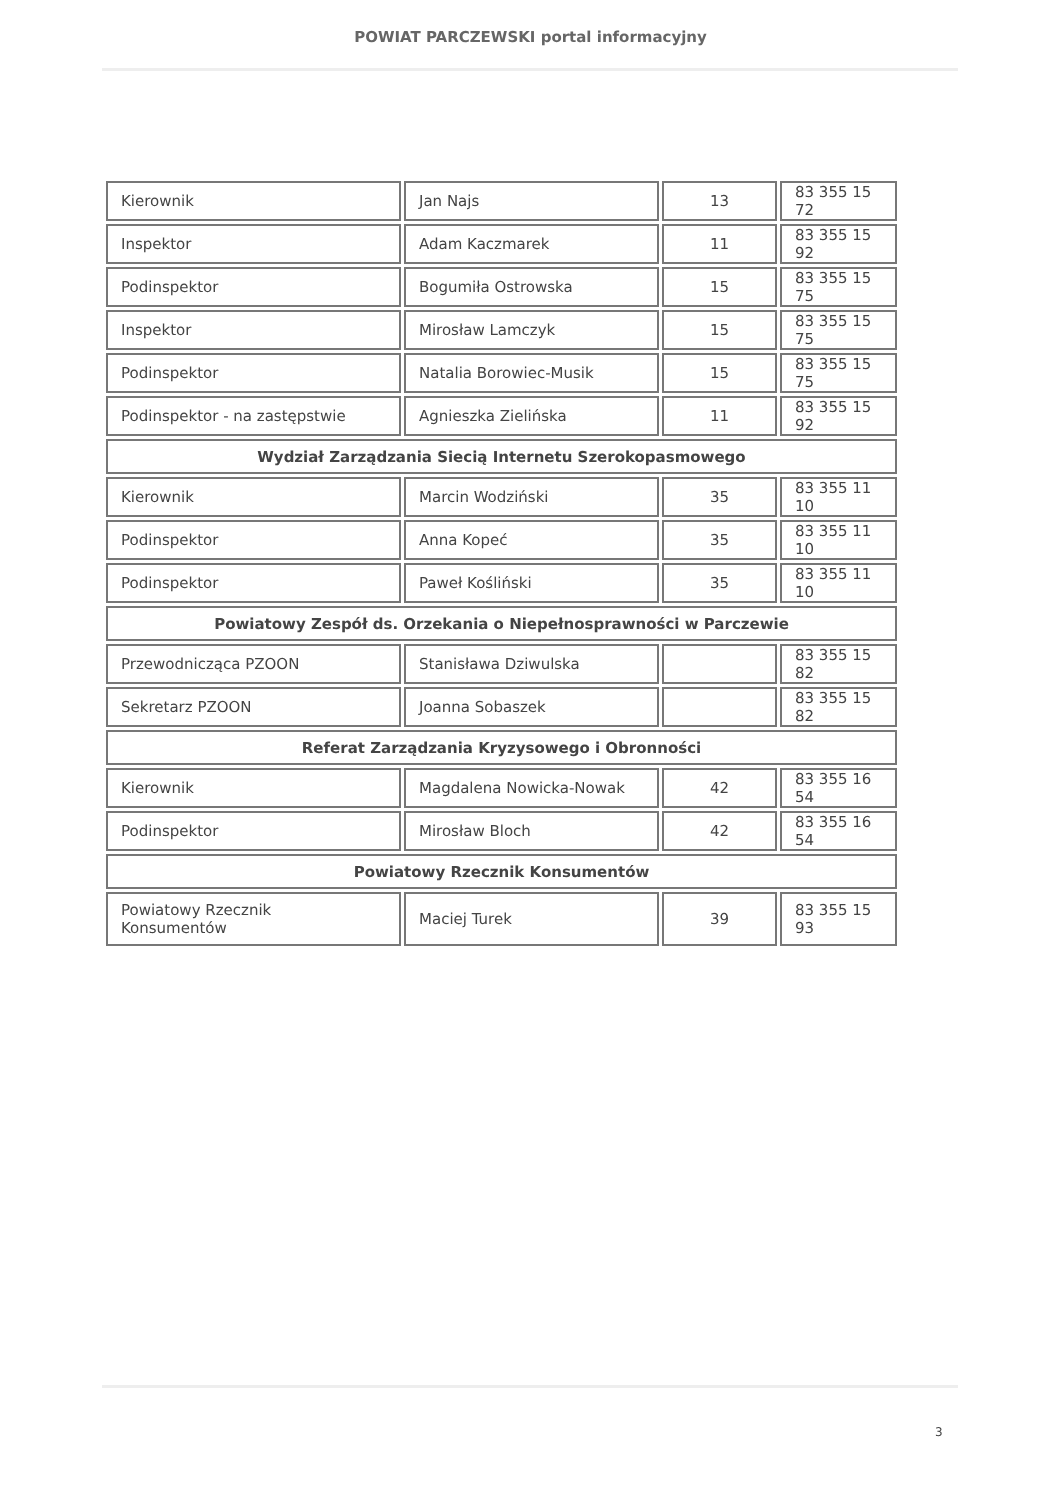POWIAT PARCZEWSKI portal informacyjny
| Kierownik | Jan Najs | 13 | 83 355 15 72 |
| Inspektor | Adam Kaczmarek | 11 | 83 355 15 92 |
| Podinspektor | Bogumiła Ostrowska | 15 | 83 355 15 75 |
| Inspektor | Mirosław Lamczyk | 15 | 83 355 15 75 |
| Podinspektor | Natalia Borowiec-Musik | 15 | 83 355 15 75 |
| Podinspektor - na zastępstwie | Agnieszka Zielińska | 11 | 83 355 15 92 |
| Wydział Zarządzania Siecią Internetu Szerokopasmowego | | | |
| Kierownik | Marcin Wodziński | 35 | 83 355 11 10 |
| Podinspektor | Anna Kopeć | 35 | 83 355 11 10 |
| Podinspektor | Paweł Kośliński | 35 | 83 355 11 10 |
| Powiatowy Zespół ds. Orzekania o Niepełnosprawności w Parczewie | | | |
| Przewodnicząca PZOON | Stanisława Dziwulska | | 83 355 15 82 |
| Sekretarz PZOON | Joanna Sobaszek | | 83 355 15 82 |
| Referat Zarządzania Kryzysowego i Obronności | | | |
| Kierownik | Magdalena Nowicka-Nowak | 42 | 83 355 16 54 |
| Podinspektor | Mirosław Bloch | 42 | 83 355 16 54 |
| Powiatowy Rzecznik Konsumentów | | | |
| Powiatowy Rzecznik Konsumentów | Maciej Turek | 39 | 83 355 15 93 |
3